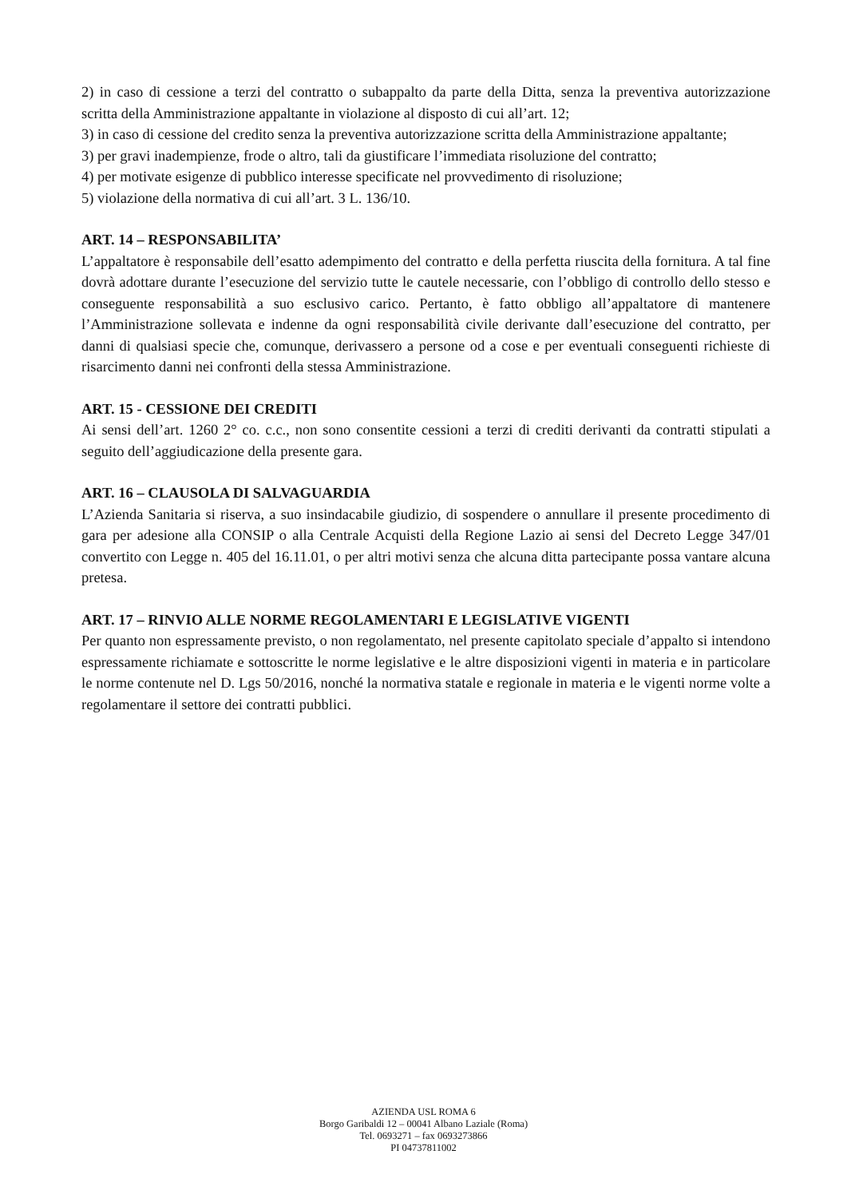2) in caso di cessione a terzi del contratto o subappalto da parte della Ditta, senza la preventiva autorizzazione scritta della Amministrazione appaltante in violazione al disposto di cui all’art. 12;
3) in caso di cessione del credito senza la preventiva autorizzazione scritta della Amministrazione appaltante;
3) per gravi inadempienze, frode o altro, tali da giustificare l’immediata risoluzione del contratto;
4) per motivate esigenze di pubblico interesse specificate nel provvedimento di risoluzione;
5) violazione della normativa di cui all’art. 3 L. 136/10.
ART. 14 – RESPONSABILITA’
L’appaltatore è responsabile dell’esatto adempimento del contratto e della perfetta riuscita della fornitura. A tal fine dovrà adottare durante l’esecuzione del servizio tutte le cautele necessarie, con l’obbligo di controllo dello stesso e conseguente responsabilità a suo esclusivo carico. Pertanto, è fatto obbligo all’appaltatore di mantenere l’Amministrazione sollevata e indenne da ogni responsabilità civile derivante dall’esecuzione del contratto, per danni di qualsiasi specie che, comunque, derivassero a persone od a cose e per eventuali conseguenti richieste di risarcimento danni nei confronti della stessa Amministrazione.
ART. 15 - CESSIONE DEI CREDITI
Ai sensi dell’art. 1260 2° co. c.c., non sono consentite cessioni a terzi di crediti derivanti da contratti stipulati a seguito dell’aggiudicazione della presente gara.
ART. 16 – CLAUSOLA DI SALVAGUARDIA
L’Azienda Sanitaria si riserva, a suo insindacabile giudizio, di sospendere o annullare il presente procedimento di gara per adesione alla CONSIP o alla Centrale Acquisti della Regione Lazio ai sensi del Decreto Legge 347/01 convertito con Legge n. 405 del 16.11.01, o per altri motivi senza che alcuna ditta partecipante possa vantare alcuna pretesa.
ART. 17 – RINVIO ALLE NORME REGOLAMENTARI E LEGISLATIVE VIGENTI
Per quanto non espressamente previsto, o non regolamentato, nel presente capitolato speciale d’appalto si intendono espressamente richiamate e sottoscritte le norme legislative e le altre disposizioni vigenti in materia e in particolare le norme contenute nel D. Lgs 50/2016, nonché la normativa statale e regionale in materia e le vigenti norme volte a regolamentare il settore dei contratti pubblici.
AZIENDA USL ROMA 6
Borgo Garibaldi 12 – 00041 Albano Laziale (Roma)
Tel. 0693271 – fax 0693273866
PI 04737811002